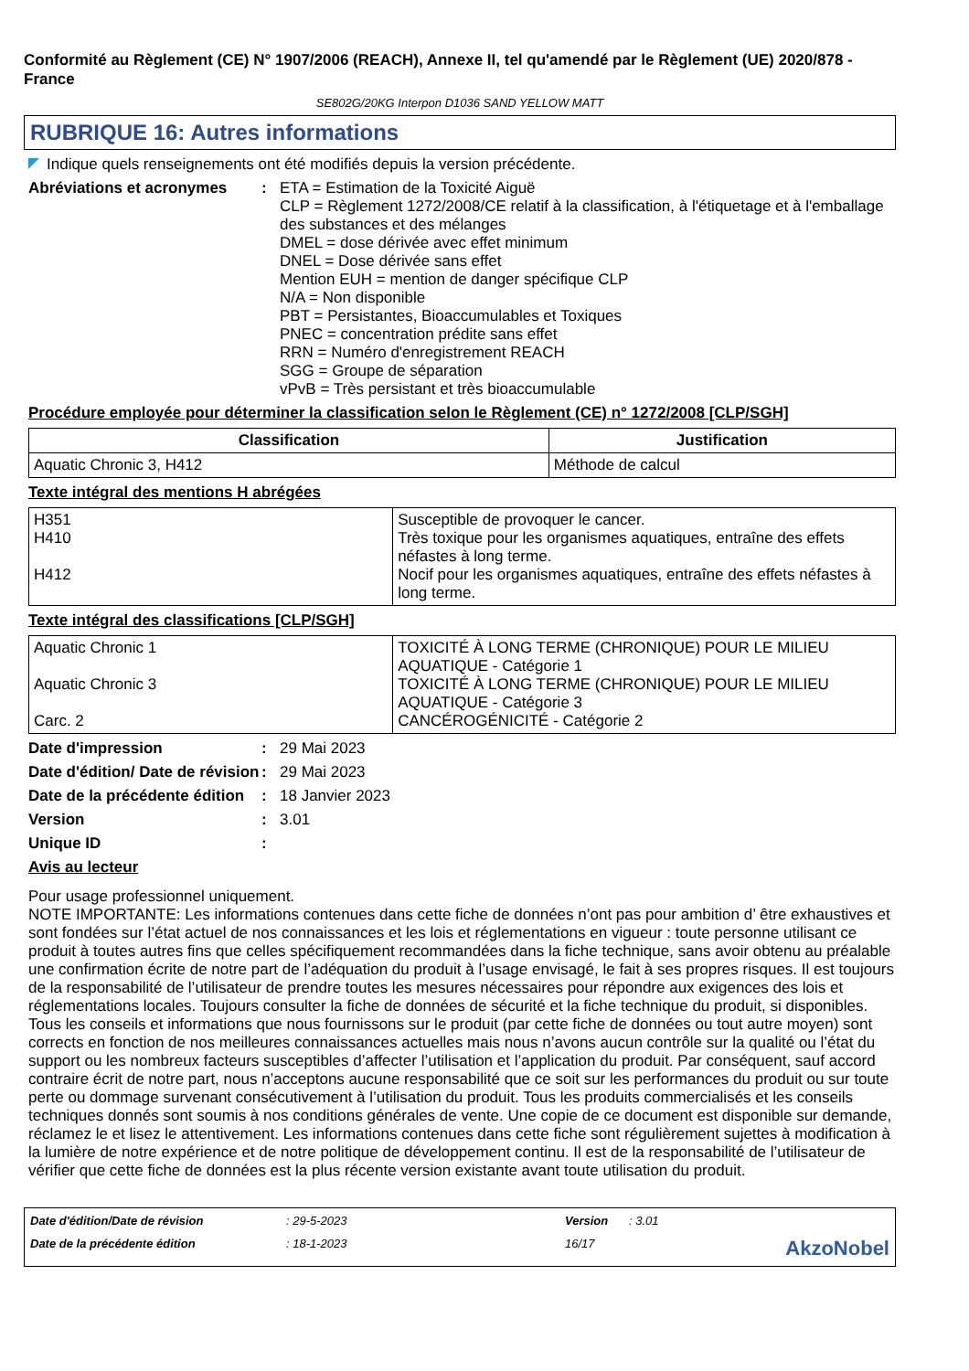Conformité au Règlement (CE) N° 1907/2006 (REACH), Annexe II, tel qu'amendé par le Règlement (UE) 2020/878 - France
SE802G/20KG Interpon D1036 SAND YELLOW MATT
RUBRIQUE 16: Autres informations
Indique quels renseignements ont été modifiés depuis la version précédente.
Abréviations et acronymes : ETA = Estimation de la Toxicité Aiguë
CLP = Règlement 1272/2008/CE relatif à la classification, à l'étiquetage et à l'emballage des substances et des mélanges
DMEL = dose dérivée avec effet minimum
DNEL = Dose dérivée sans effet
Mention EUH = mention de danger spécifique CLP
N/A = Non disponible
PBT = Persistantes, Bioaccumulables et Toxiques
PNEC = concentration prédite sans effet
RRN = Numéro d'enregistrement REACH
SGG = Groupe de séparation
vPvB = Très persistant et très bioaccumulable
Procédure employée pour déterminer la classification selon le Règlement (CE) n° 1272/2008 [CLP/SGH]
| Classification | Justification |
| --- | --- |
| Aquatic Chronic 3, H412 | Méthode de calcul |
Texte intégral des mentions H abrégées
| H351 H410 H412 | Susceptible de provoquer le cancer. Très toxique pour les organismes aquatiques, entraîne des effets néfastes à long terme. Nocif pour les organismes aquatiques, entraîne des effets néfastes à long terme. |
Texte intégral des classifications [CLP/SGH]
| Aquatic Chronic 1 Aquatic Chronic 3 Carc. 2 | TOXICITÉ À LONG TERME (CHRONIQUE) POUR LE MILIEU AQUATIQUE - Catégorie 1 TOXICITÉ À LONG TERME (CHRONIQUE) POUR LE MILIEU AQUATIQUE - Catégorie 3 CANCÉROGÉNICITÉ - Catégorie 2 |
Date d'impression : 29 Mai 2023
Date d'édition/ Date de révision
: 29 Mai 2023
Date de la précédente édition
: 18 Janvier 2023
Version : 3.01
Unique ID :
Avis au lecteur
Pour usage professionnel uniquement.
NOTE IMPORTANTE: Les informations contenues dans cette fiche de données n’ont pas pour ambition d’ être exhaustives et sont fondées sur l’état actuel de nos connaissances et les lois et réglementations en vigueur : toute personne utilisant ce produit à toutes autres fins que celles spécifiquement recommandées dans la fiche technique, sans avoir obtenu au préalable une confirmation écrite de notre part de l’adéquation du produit à l’usage envisagé, le fait à ses propres risques. Il est toujours de la responsabilité de l’utilisateur de prendre toutes les mesures nécessaires pour répondre aux exigences des lois et réglementations locales. Toujours consulter la fiche de données de sécurité et la fiche technique du produit, si disponibles. Tous les conseils et informations que nous fournissons sur le produit (par cette fiche de données ou tout autre moyen) sont corrects en fonction de nos meilleures connaissances actuelles mais nous n’avons aucun contrôle sur la qualité ou l’état du support ou les nombreux facteurs susceptibles d’affecter l’utilisation et l’application du produit. Par conséquent, sauf accord contraire écrit de notre part, nous n’acceptons aucune responsabilité que ce soit sur les performances du produit ou sur toute perte ou dommage survenant consécutivement à l’utilisation du produit. Tous les produits commercialisés et les conseils techniques donnés sont soumis à nos conditions générales de vente. Une copie de ce document est disponible sur demande, réclamez le et lisez le attentivement. Les informations contenues dans cette fiche sont régulièrement sujettes à modification à la lumière de notre expérience et de notre politique de développement continu. Il est de la responsabilité de l’utilisateur de vérifier que cette fiche de données est la plus récente version existante avant toute utilisation du produit.
Date d'édition/Date de révision
: 29-5-2023
Version
: 3.01
Date de la précédente édition
: 18-1-2023
16/17
AkzoNobel